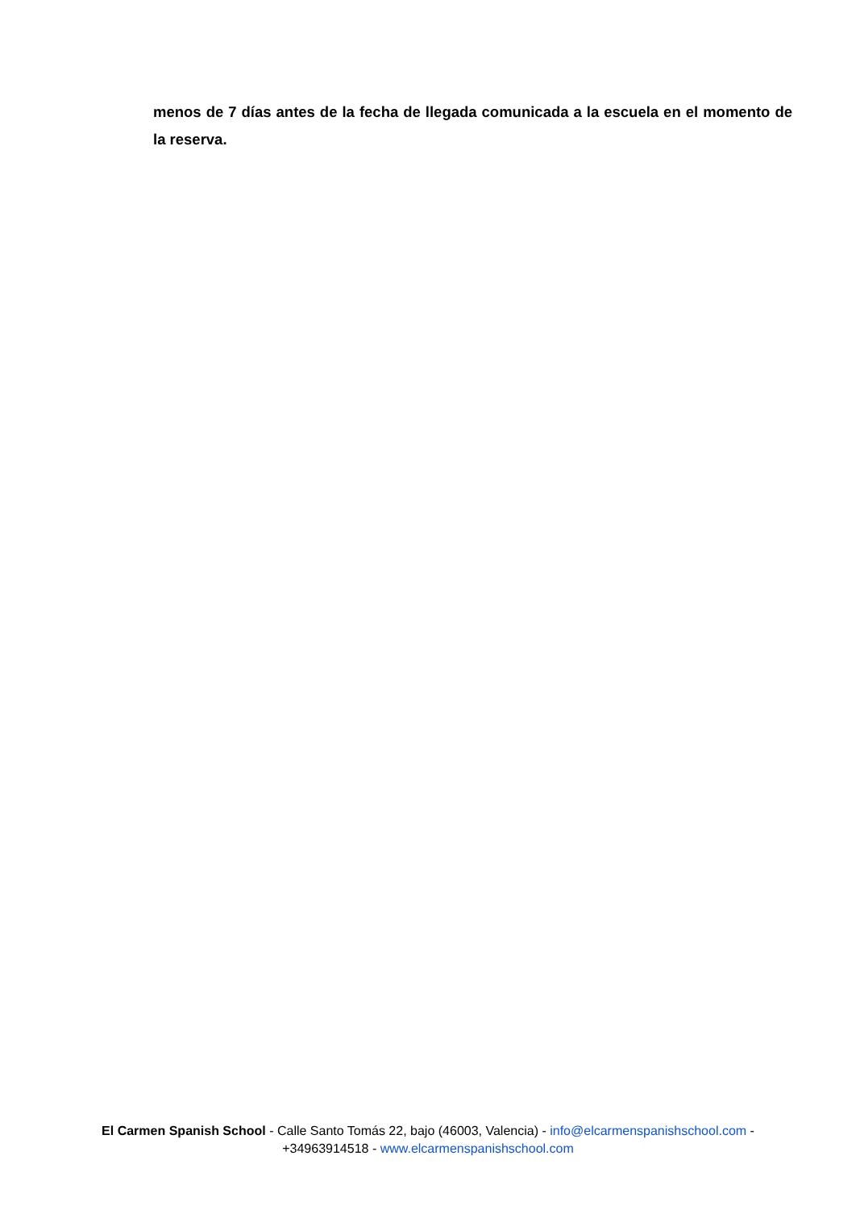menos de 7 días antes de la fecha de llegada comunicada a la escuela en el momento de la reserva.
El Carmen Spanish School - Calle Santo Tomás 22, bajo (46003, Valencia) - info@elcarmenspanishschool.com -
+34963914518 - www.elcarmenspanishschool.com